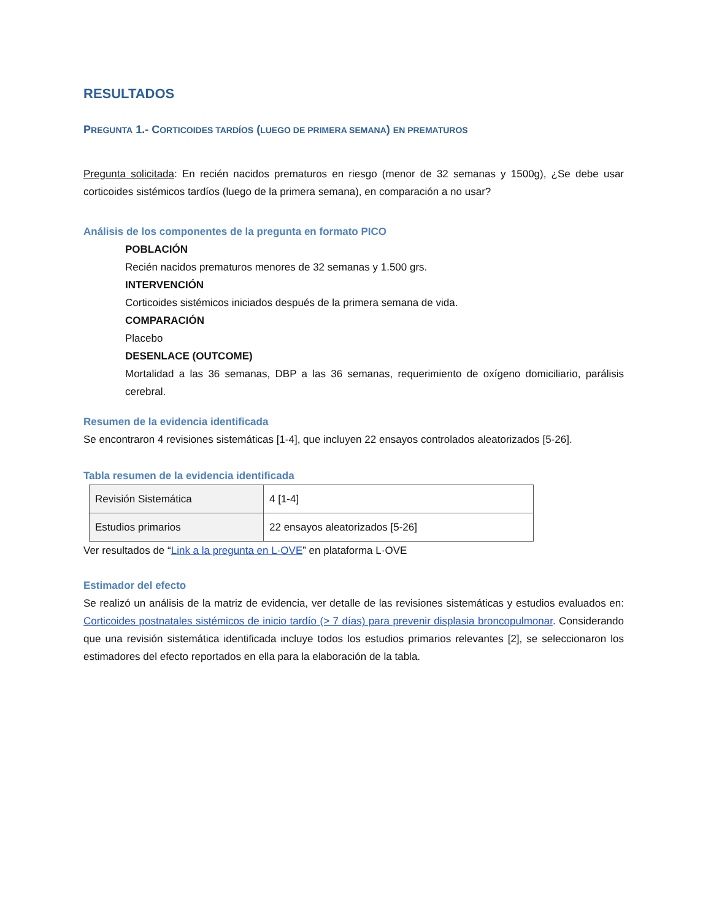RESULTADOS
PREGUNTA 1.- CORTICOIDES TARDÍOS (LUEGO DE PRIMERA SEMANA) EN PREMATUROS
Pregunta solicitada: En recién nacidos prematuros en riesgo (menor de 32 semanas y 1500g), ¿Se debe usar corticoides sistémicos tardíos (luego de la primera semana), en comparación a no usar?
Análisis de los componentes de la pregunta en formato PICO
POBLACIÓN
Recién nacidos prematuros menores de 32 semanas y 1.500 grs.
INTERVENCIÓN
Corticoides sistémicos iniciados después de la primera semana de vida.
COMPARACIÓN
Placebo
DESENLACE (OUTCOME)
Mortalidad a las 36 semanas, DBP a las 36 semanas, requerimiento de oxígeno domiciliario, parálisis cerebral.
Resumen de la evidencia identificada
Se encontraron 4 revisiones sistemáticas [1-4], que incluyen 22 ensayos controlados aleatorizados [5-26].
Tabla resumen de la evidencia identificada
| Revisión Sistemática | 4 [1-4] |
| Estudios primarios | 22 ensayos aleatorizados [5-26] |
Ver resultados de “Link a la pregunta en L·OVE” en plataforma L·OVE
Estimador del efecto
Se realizó un análisis de la matriz de evidencia, ver detalle de las revisiones sistemáticas y estudios evaluados en: Corticoides postnatales sistémicos de inicio tardío (> 7 días) para prevenir displasia broncopulmonar. Considerando que una revisión sistemática identificada incluye todos los estudios primarios relevantes [2], se seleccionaron los estimadores del efecto reportados en ella para la elaboración de la tabla.